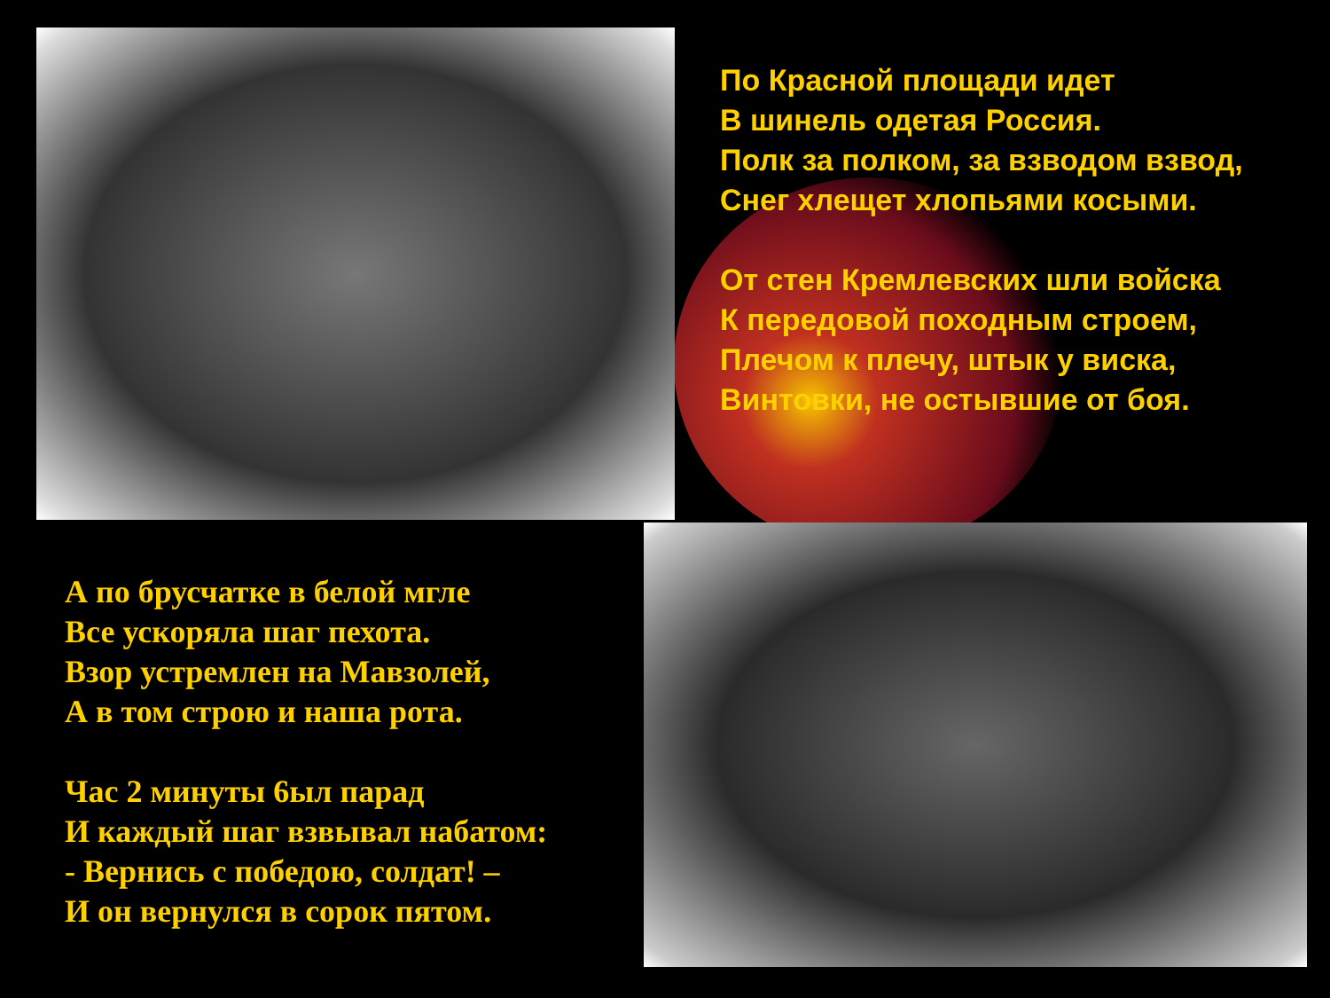По Красной площади идет
В шинель одетая Россия.
Полк за полком, за взводом взвод,
Снег хлещет хлопьями косыми.
От стен Кремлевских шли войска
К передовой походным строем,
Плечом к плечу, штык у виска,
Винтовки, не остывшие от боя.
А по брусчатке в белой мгле
Все ускоряла шаг пехота.
Взор устремлен на Мавзолей,
А в том строю и наша рота.
Час 2 минуты 6ыл парад
И каждый шаг взвывал набатом:
- Вернись с победою, солдат! –
И он вернулся в сорок пятом.